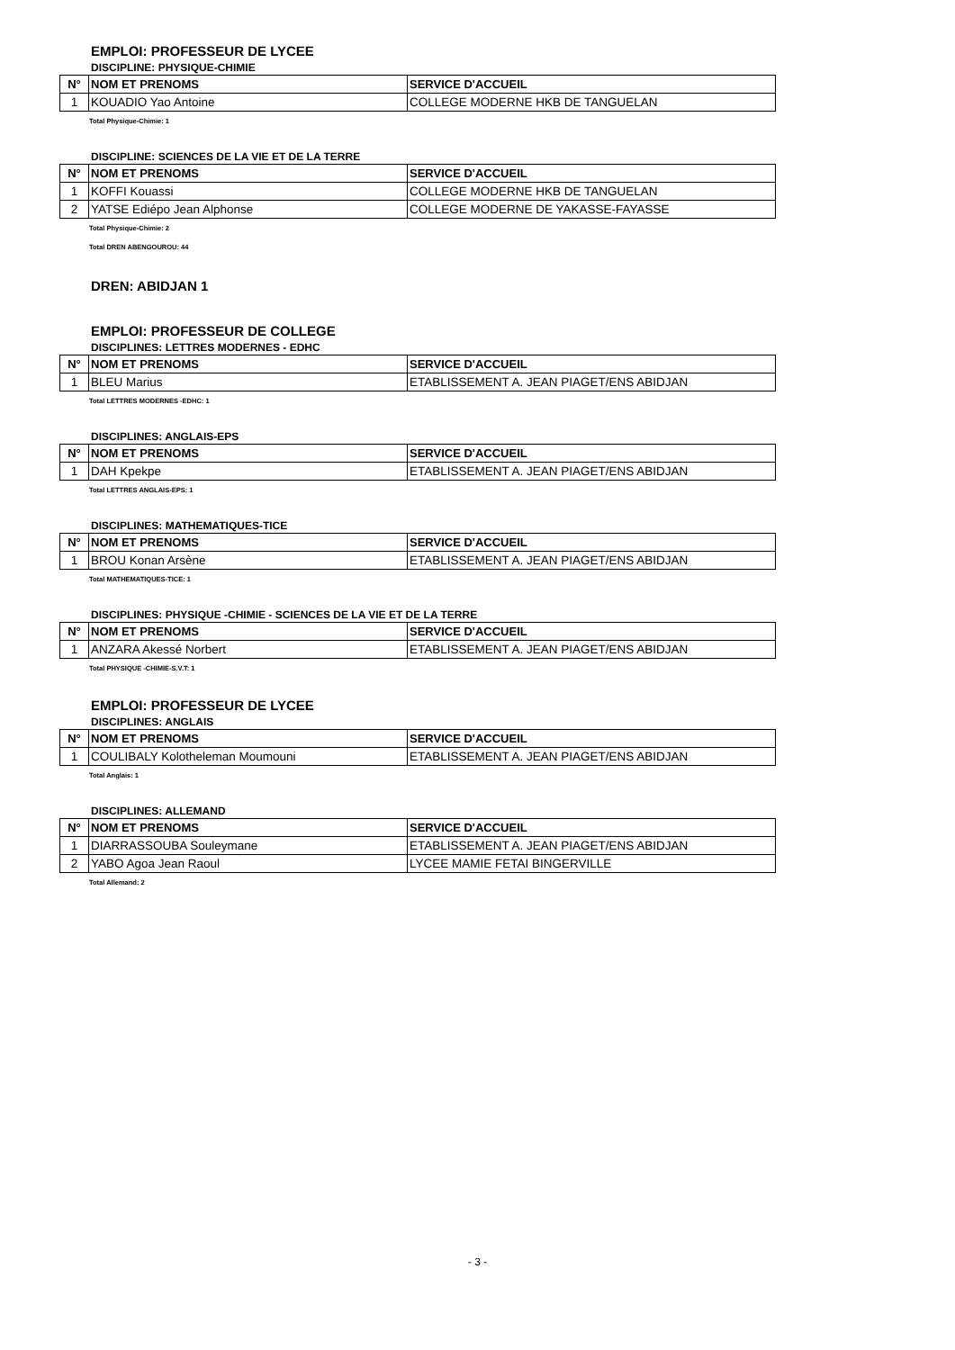EMPLOI: PROFESSEUR DE LYCEE
DISCIPLINE: PHYSIQUE-CHIMIE
| N° | NOM ET PRENOMS | SERVICE D'ACCUEIL |
| --- | --- | --- |
| 1 | KOUADIO Yao Antoine | COLLEGE MODERNE HKB DE TANGUELAN |
Total Physique-Chimie: 1
DISCIPLINE: SCIENCES DE LA VIE ET DE LA TERRE
| N° | NOM ET PRENOMS | SERVICE D'ACCUEIL |
| --- | --- | --- |
| 1 | KOFFI Kouassi | COLLEGE MODERNE HKB DE TANGUELAN |
| 2 | YATSE Ediépo Jean Alphonse | COLLEGE MODERNE DE YAKASSE-FAYASSE |
Total Physique-Chimie: 2
Total DREN ABENGOUROU: 44
DREN: ABIDJAN 1
EMPLOI: PROFESSEUR DE COLLEGE
DISCIPLINES: LETTRES MODERNES - EDHC
| N° | NOM ET PRENOMS | SERVICE D'ACCUEIL |
| --- | --- | --- |
| 1 | BLEU Marius | ETABLISSEMENT A. JEAN PIAGET/ENS ABIDJAN |
Total LETTRES MODERNES -EDHC: 1
DISCIPLINES: ANGLAIS-EPS
| N° | NOM ET PRENOMS | SERVICE D'ACCUEIL |
| --- | --- | --- |
| 1 | DAH Kpekpe | ETABLISSEMENT A. JEAN PIAGET/ENS ABIDJAN |
Total LETTRES ANGLAIS-EPS: 1
DISCIPLINES: MATHEMATIQUES-TICE
| N° | NOM ET PRENOMS | SERVICE D'ACCUEIL |
| --- | --- | --- |
| 1 | BROU Konan Arsène | ETABLISSEMENT A. JEAN PIAGET/ENS ABIDJAN |
Total MATHEMATIQUES-TICE: 1
DISCIPLINES: PHYSIQUE -CHIMIE - SCIENCES DE LA VIE ET DE LA TERRE
| N° | NOM ET PRENOMS | SERVICE D'ACCUEIL |
| --- | --- | --- |
| 1 | ANZARA Akessé Norbert | ETABLISSEMENT A. JEAN PIAGET/ENS ABIDJAN |
Total PHYSIQUE -CHIMIE-S.V.T: 1
EMPLOI: PROFESSEUR DE LYCEE
DISCIPLINES: ANGLAIS
| N° | NOM ET PRENOMS | SERVICE D'ACCUEIL |
| --- | --- | --- |
| 1 | COULIBALY Kolotheleman Moumouni | ETABLISSEMENT A. JEAN PIAGET/ENS ABIDJAN |
Total Anglais: 1
DISCIPLINES: ALLEMAND
| N° | NOM ET PRENOMS | SERVICE D'ACCUEIL |
| --- | --- | --- |
| 1 | DIARRASSOUBA Souleymane | ETABLISSEMENT A. JEAN PIAGET/ENS ABIDJAN |
| 2 | YABO Agoa Jean Raoul | LYCEE MAMIE FETAI BINGERVILLE |
Total Allemand: 2
- 3 -